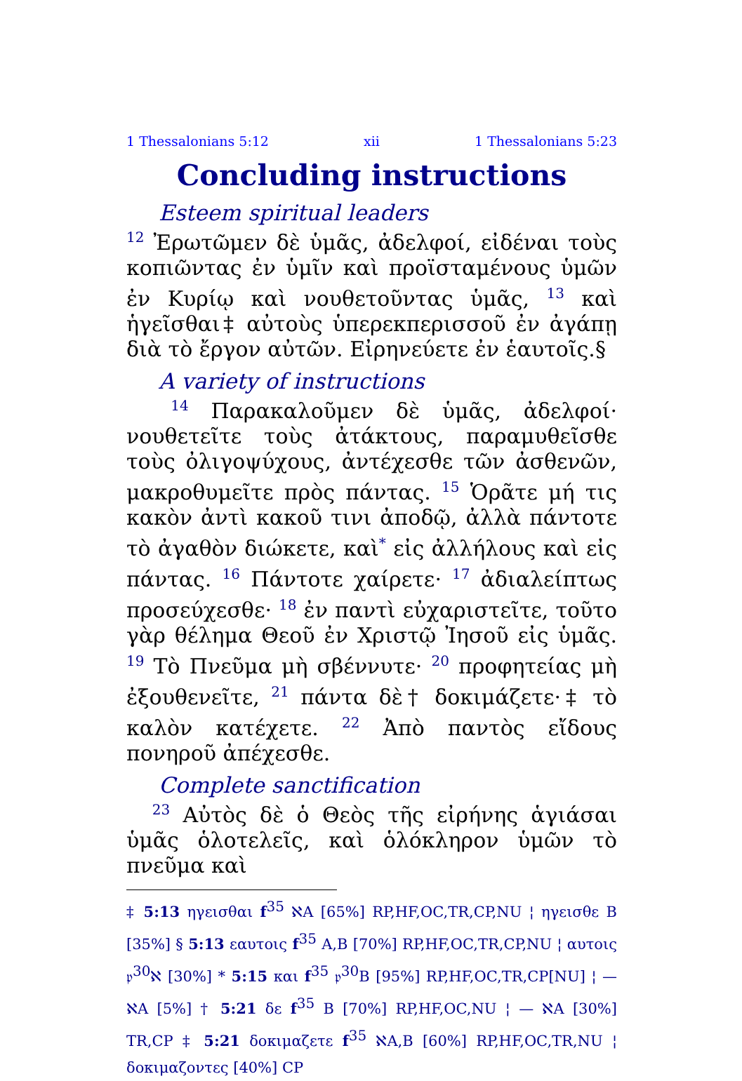1 Thessalonians 5:12 xii 1 Thessalonians 5:23
Concluding instructions
Esteem spiritual leaders
<sup>12</sup> Ἐρωτῶμεν δὲ ὑμᾶς, ἀδελφοί, εἰδέναι τοὺς κοπιῶντας ἐν ὑμῖν καὶ προϊσταμένους ὑμῶν ἐν Κυρίῳ καὶ νουθετοῦντας ὑμᾶς, <sup>13</sup> καὶ ἡγεῖσθαι‡ αὐτοὺς ὑπερεκπερισσοῦ ἐν ἀγάπῃ διὰ τὸ ἔργον αὐτῶν. Εἰρηνεύετε ἐν ἑαυτοῖς.§
A variety of instructions
<sup>14</sup> Παρακαλοῦμεν δὲ ὑμᾶς, ἀδελφοί· νουθετεῖτε τοὺς ἀτάκτους, παραμυθεῖσθε τοὺς ὀλιγοψύχους, ἀντέχεσθε τῶν ἀσθενῶν, μακροθυμεῖτε πρὸς πάντας. <sup>15</sup> Ὁρᾶτε μή τις κακὸν ἀντὶ κακοῦ τινι ἀποδῷ, ἀλλὰ πάντοτε τὸ ἀγαθὸν διώκετε, καὶ<sup>*</sup> εἰς ἀλλήλους καὶ εἰς πάντας. <sup>16</sup> Πάντοτε χαίρετε· <sup>17</sup> ἀδιαλείπτως προσεύχεσθε· <sup>18</sup> ἐν παντὶ εὐχαριστεῖτε, τοῦτο γὰρ θέλημα Θεοῦ ἐν Χριστῷ Ἰησοῦ εἰς ὑμᾶς. <sup>19</sup> Τὸ Πνεῦμα μὴ σβέννυτε· <sup>20</sup> προφητείας μὴ ἐξουθενεῖτε, <sup>21</sup> πάντα δὲ† δοκιμάζετε·‡ τὸ καλὸν κατέχετε. <sup>22</sup> Ἀπὸ παντὸς εἴδους πονηροῦ ἀπέχεσθε.
Complete sanctification
<sup>23</sup> Αὐτὸς δὲ ὁ Θεὸς τῆς εἰρήνης ἁγιάσαι ὑμᾶς ὁλοτελεῖς, καὶ ὁλόκληρον ὑμῶν τὸ πνεῦμα καὶ
‡ 5:13 ηγεισθαι f<sup>35</sup> ℵA [65%] RP,HF,OC,TR,CP,NU ¦ ηγεισθε B [35%] § 5:13 εαυτοις f<sup>35</sup> A,B [70%] RP,HF,OC,TR,CP,NU ¦ αυτοις 𝔭<sup>30</sup>ℵ [30%] * 5:15 και f<sup>35</sup> 𝔭<sup>30</sup>B [95%] RP,HF,OC,TR,CP[NU] ¦ — ℵA [5%] † 5:21 δε f<sup>35</sup> B [70%] RP,HF,OC,NU ¦ — ℵA [30%] TR,CP ‡ 5:21 δοκιμαζετε f<sup>35</sup> ℵA,B [60%] RP,HF,OC,TR,NU ¦ δοκιμαζοντες [40%] CP